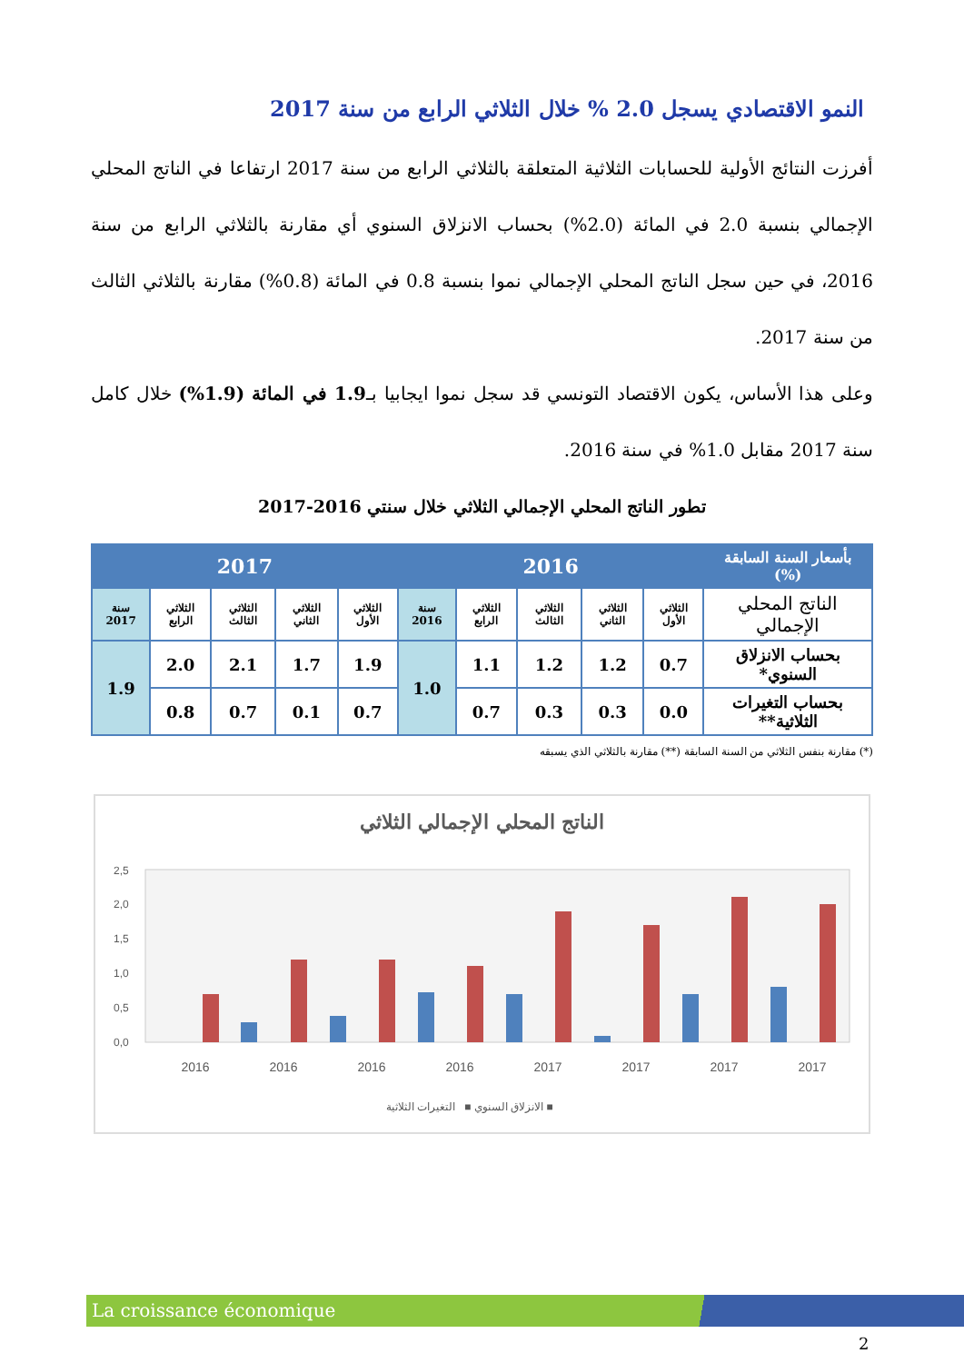النمو الاقتصادي يسجل 2.0 % خلال الثلاثي الرابع من سنة 2017
أفرزت النتائج الأولية للحسابات الثلاثية المتعلقة بالثلاثي الرابع من سنة 2017 ارتفاعا في الناتج المحلي الإجمالي بنسبة 2.0 في المائة (2.0%) بحساب الانزلاق السنوي أي مقارنة بالثلاثي الرابع من سنة 2016، في حين سجل الناتج المحلي الإجمالي نموا بنسبة 0.8 في المائة (0.8%) مقارنة بالثلاثي الثالث من سنة 2017.
وعلى هذا الأساس، يكون الاقتصاد التونسي قد سجل نموا ايجابيا بـ1.9 في المائة (1.9%) خلال كامل سنة 2017 مقابل 1.0% في سنة 2016.
تطور الناتج المحلي الإجمالي الثلاثي خلال سنتي 2016-2017
| بأسعار السنة السابقة (%) | 2016 | | | | | 2017 | | | | |
| --- | --- | --- | --- | --- | --- | --- | --- | --- | --- | --- |
| الناتج المحلي الإجمالي | الثلاثي الأول | الثلاثي الثاني | الثلاثي الثالث | الثلاثي الرابع | سنة 2016 | الثلاثي الأول | الثلاثي الثاني | الثلاثي الثالث | الثلاثي الرابع | سنة 2017 |
| بحساب الانزلاق السنوي* | 0.7 | 1.2 | 1.2 | 1.1 | 1.0 | 1.9 | 1.7 | 2.1 | 2.0 | 1.9 |
| بحساب التغيرات الثلاثية** | 0.0 | 0.3 | 0.3 | 0.7 | | 0.7 | 0.1 | 0.7 | 0.8 | |
(*) مقارنة بنفس الثلاثي من السنة السابقة (**) مقارنة بالثلاثي الذي يسبقه
الناتج المحلي الإجمالي الثلاثي
2,5
2,0
1,5
1,0
0,5
0,0
2016
2016
2016
2016
2017
2017
2017
2017
الانزلاق السنوي ■ التغيرات الثلاثية ■
La croissance économique
2